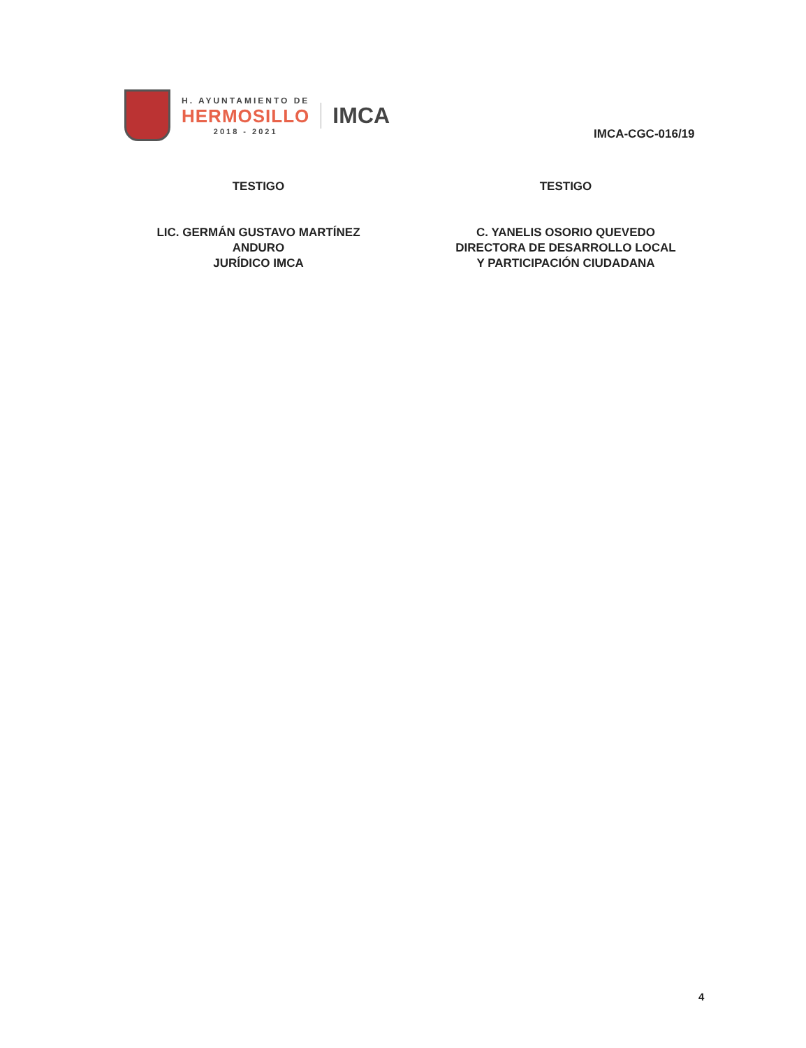H. AYUNTAMIENTO DE
HERMOSILLO
2018 - 2021
IMCA
IMCA-CGC-016/19
TESTIGO
LIC. GERMÁN GUSTAVO MARTÍNEZ
ANDURO
JURÍDICO IMCA
TESTIGO
C. YANELIS OSORIO QUEVEDO
DIRECTORA DE DESARROLLO LOCAL
Y PARTICIPACIÓN CIUDADANA
4